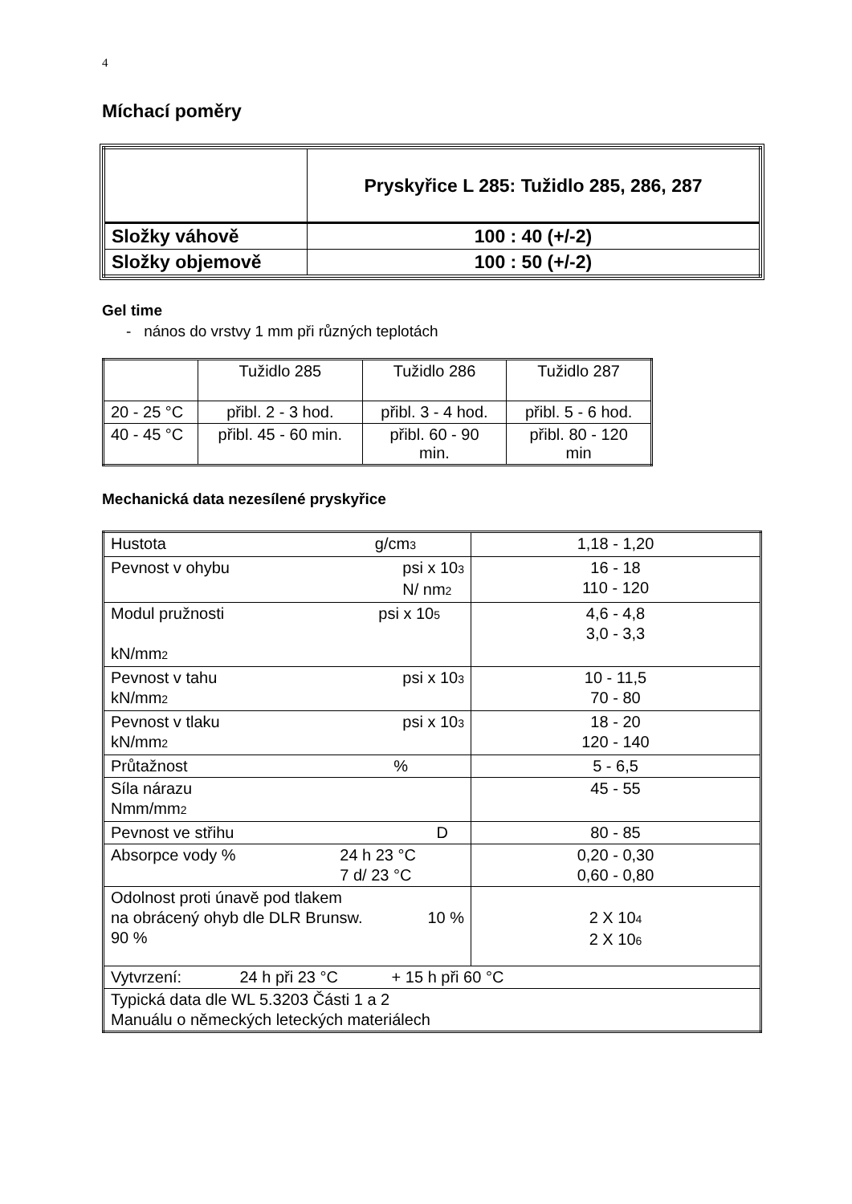4
Míchací poměry
| | Pryskyřice L 285: Tužidlo 285, 286, 287 |
| Složky váhově | 100 : 40 (+/-2) |
| Složky objemově | 100 : 50 (+/-2) |
Gel time
- nános do vrstvy 1 mm při různých teplotách
| | Tužidlo 285 | Tužidlo 286 | Tužidlo 287 |
| 20 - 25 °C | přibl. 2 - 3 hod. | přibl. 3 - 4 hod. | přibl. 5 - 6 hod. |
| 40 - 45 °C | přibl. 45 - 60 min. | přibl. 60 - 90 min. | přibl. 80 - 120 min |
Mechanická data nezesílené pryskyřice
| Hustota g/cm<sub>3</sub> | 1,18 - 1,20 |
| Pevnost v ohybu psi x 10<sub>3</sub> N/ nm<sub>2</sub> | 16 - 18 110 - 120 |
| Modul pružnosti psi x 10<sub>5</sub> kN/mm<sub>2</sub> | 4,6 - 4,8 3,0 - 3,3 |
| Pevnost v tahu psi x 10<sub>3</sub> kN/mm<sub>2</sub> | 10 - 11,5 70 - 80 |
| Pevnost v tlaku psi x 10<sub>3</sub> kN/mm<sub>2</sub> | 18 - 20 120 - 140 |
| Průtažnost % | 5 - 6,5 |
| Síla nárazu Nmm/mm<sub>2</sub> | 45 - 55 |
| Pevnost ve střihu D | 80 - 85 |
| Absorpce vody % 24 h 23 °C 7 d/ 23 °C | 0,20 - 0,30 0,60 - 0,80 |
| Odolnost proti únavě pod tlakem na obrácený ohyb dle DLR Brunsw. 10 % 90 % | 2 X 10<sub>4</sub> 2 X 10<sub>6</sub> |
| Vytvrzení: 24 h při 23 °C + 15 h při 60 °C | |
| Typická data dle WL 5.3203 Části 1 a 2 Manuálu o německých leteckých materiálech | |